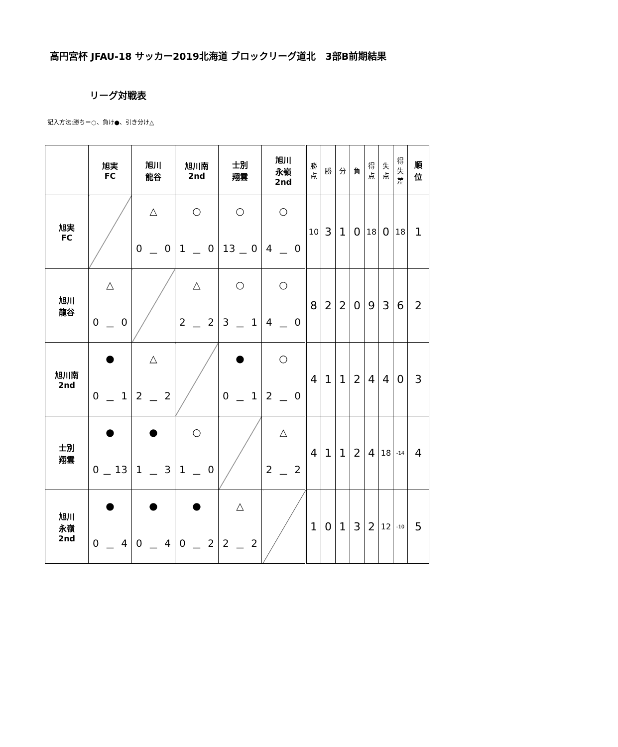高円宮杯 JFAU-18 サッカー2019北海道 ブロックリーグ道北　3部B前期結果
リーグ対戦表
記入方法:勝ち＝○、負け●、引き分け△
| | 旭実 FC | 旭川 龍谷 | 旭川南 2nd | 士別 翔雲 | 旭川 永嶺 2nd | 勝 点 | 勝 | 分 | 負 | 得 点 | 失 点 | 得 失 差 | 順 位 |
| --- | --- | --- | --- | --- | --- | --- | --- | --- | --- | --- | --- | --- | --- |
| 旭実 FC | | △ 0 － 0 | ○ 1 － 0 | ○ 13 － 0 | ○ 4 － 0 | 10 | 3 | 1 | 0 | 18 | 0 | 18 | 1 |
| 旭川 龍谷 | △ 0 － 0 | | △ 2 － 2 | ○ 3 － 1 | ○ 4 － 0 | 8 | 2 | 2 | 0 | 9 | 3 | 6 | 2 |
| 旭川南 2nd | ● 0 － 1 | △ 2 － 2 | | ● 0 － 1 | ○ 2 － 0 | 4 | 1 | 1 | 2 | 4 | 4 | 0 | 3 |
| 士別 翔雲 | ● 0 － 13 | ● 1 － 3 | ○ 1 － 0 | | △ 2 － 2 | 4 | 1 | 1 | 2 | 4 | 18 | -14 | 4 |
| 旭川 永嶺 2nd | ● 0 － 4 | ● 0 － 4 | ● 0 － 2 | △ 2 － 2 | | 1 | 0 | 1 | 3 | 2 | 12 | -10 | 5 |